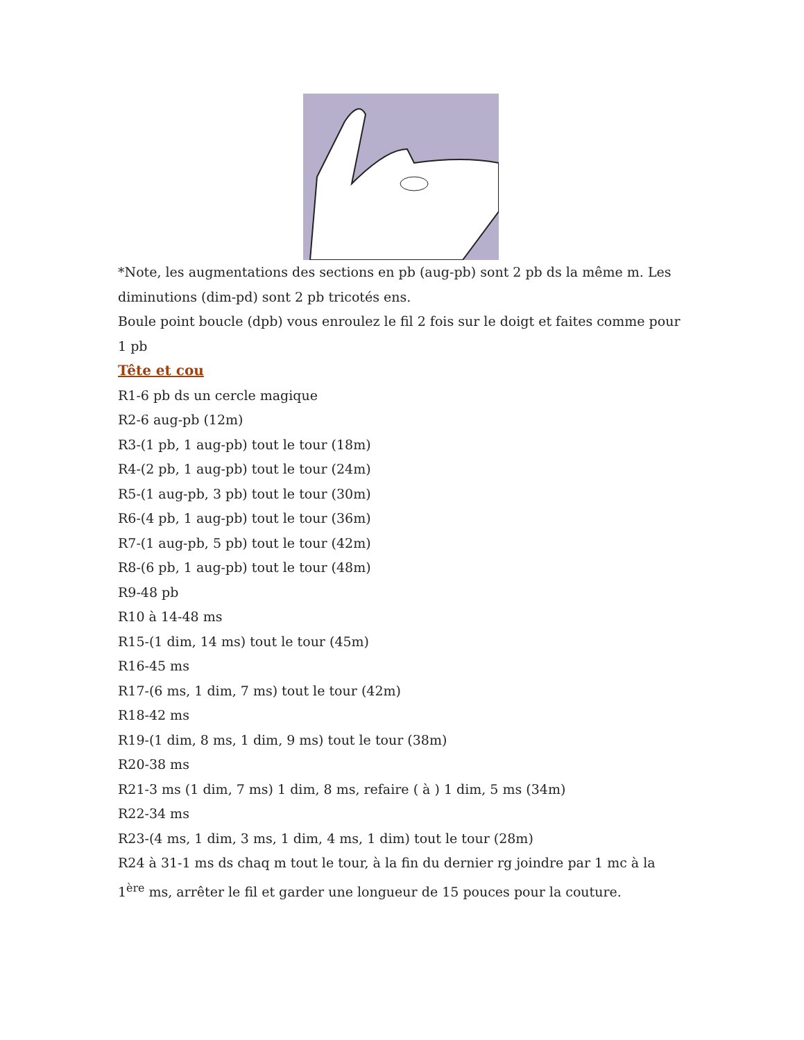*Note, les augmentations des sections en pb (aug-pb) sont 2 pb ds la même m. Les diminutions (dim-pd) sont 2 pb tricotés ens.
Boule point boucle (dpb) vous enroulez le fil 2 fois sur le doigt et faites comme pour 1 pb
Tête et cou
R1-6 pb ds un cercle magique
R2-6 aug-pb (12m)
R3-(1 pb, 1 aug-pb) tout le tour (18m)
R4-(2 pb, 1 aug-pb) tout le tour (24m)
R5-(1 aug-pb, 3 pb) tout le tour (30m)
R6-(4 pb, 1 aug-pb) tout le tour (36m)
R7-(1 aug-pb, 5 pb) tout le tour (42m)
R8-(6 pb, 1 aug-pb) tout le tour (48m)
R9-48 pb
R10 à 14-48 ms
R15-(1 dim, 14 ms) tout le tour (45m)
R16-45 ms
R17-(6 ms, 1 dim, 7 ms) tout le tour (42m)
R18-42 ms
R19-(1 dim, 8 ms, 1 dim, 9 ms) tout le tour (38m)
R20-38 ms
R21-3 ms (1 dim, 7 ms) 1 dim, 8 ms, refaire ( à ) 1 dim, 5 ms (34m)
R22-34 ms
R23-(4 ms, 1 dim, 3 ms, 1 dim, 4 ms, 1 dim) tout le tour (28m)
R24 à 31-1 ms ds chaq m tout le tour, à la fin du dernier rg joindre par 1 mc à la 1<sup>ère</sup> ms, arrêter le fil et garder une longueur de 15 pouces pour la couture.